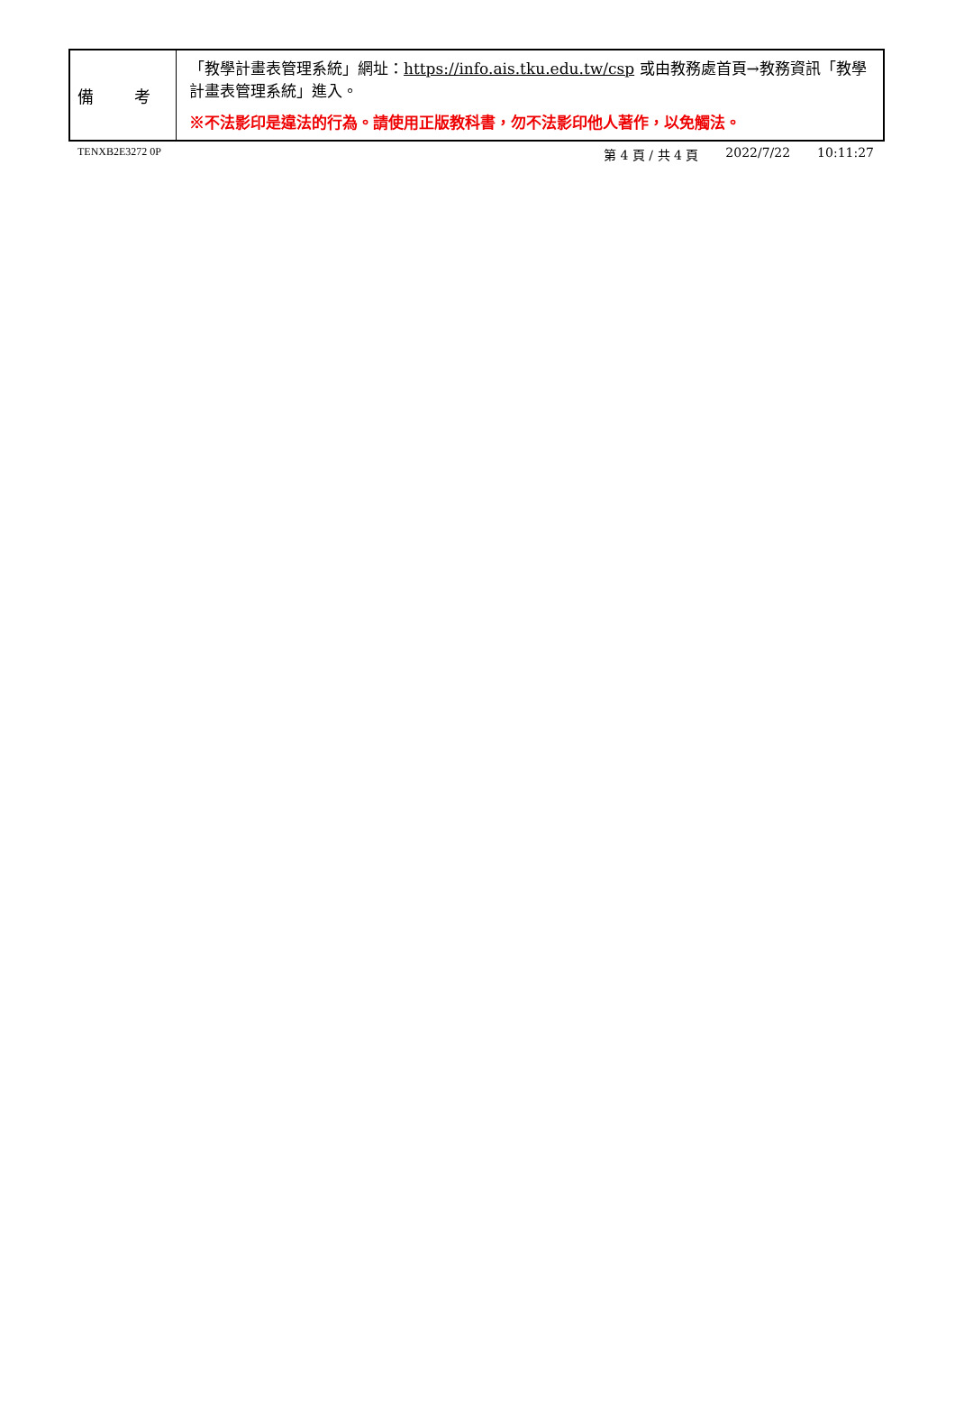| 備 考 | 「教學計畫表管理系統」網址： https://info.ais.tku.edu.tw/csp 或由教務處首頁→教務資訊「教學計畫表管理系統」進入。 ※不法影印是違法的行為。請使用正版教科書，勿不法影印他人著作，以免觸法。 |
TENXB2E3272 0P
第 4 頁 / 共 4 頁 2022/7/22 10:11:27